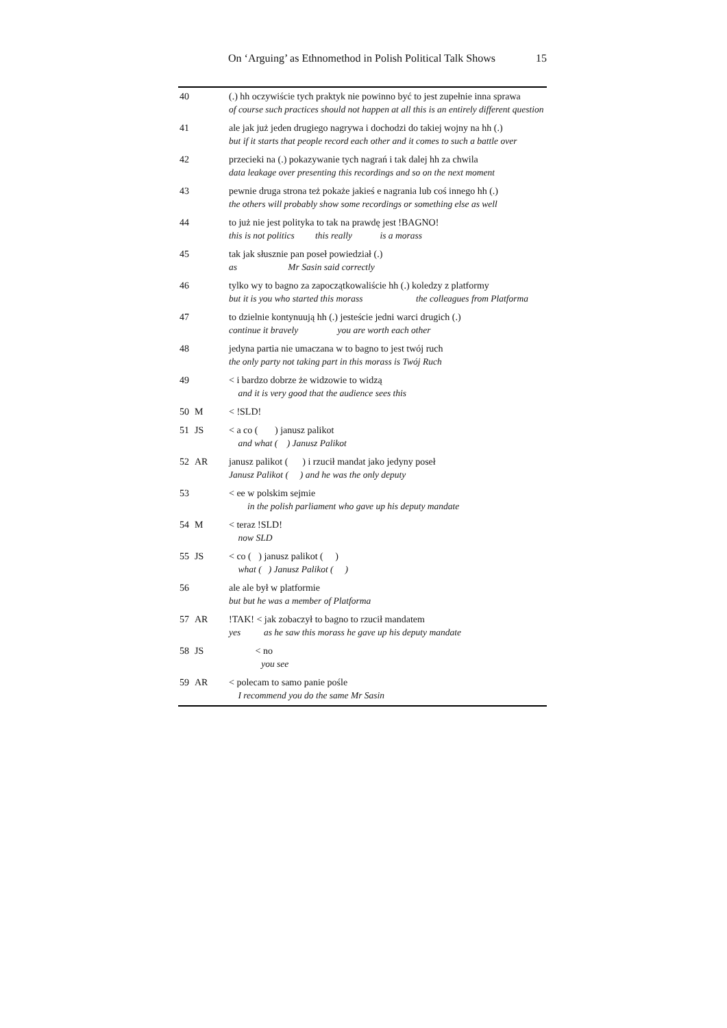On ‘Arguing’ as Ethnomethod in Polish Political Talk Shows 15
| 40 | | (.) hh oczywiście tych praktyk nie powinno być to jest zupełnie inna sprawa of course such practices should not happen at all this is an entirely different question |
| 41 | | ale jak już jeden drugiego nagrywa i dochodzi do takiej wojny na hh (.) but if it starts that people record each other and it comes to such a battle over |
| 42 | | przecieki na (.) pokazywanie tych nagrań i tak dalej hh za chwila data leakage over presenting this recordings and so on the next moment |
| 43 | | pewnie druga strona też pokaże jakieś e nagrania lub coś innego hh (.) the others will probably show some recordings or something else as well |
| 44 | | to już nie jest polityka to tak na prawdę jest !BAGNO! this is not politics this really is a morass |
| 45 | | tak jak słusznie pan poseł powiedział (.) as Mr Sasin said correctly |
| 46 | | tylko wy to bagno za zapoczątkowaliście hh (.) koledzy z platformy but it is you who started this morass the colleagues from Platforma |
| 47 | | to dzielnie kontynuują hh (.) jesteście jedni warci drugich (.) continue it bravely you are worth each other |
| 48 | | jedyna partia nie umaczana w to bagno to jest twój ruch the only party not taking part in this morass is Twój Ruch |
| 49 | | < i bardzo dobrze że widzowie to widzą and it is very good that the audience sees this |
| 50 | M | < !SLD! |
| 51 | JS | < a co ( ) janusz palikot and what ( ) Janusz Palikot |
| 52 | AR | janusz palikot ( ) i rzucił mandat jako jedyny poseł Janusz Palikot ( ) and he was the only deputy |
| 53 | | < ee w polskim sejmie in the polish parliament who gave up his deputy mandate |
| 54 | M | < teraz !SLD! now SLD |
| 55 | JS | < co ( ) janusz palikot ( ) what ( ) Janusz Palikot ( ) |
| 56 | | ale ale był w platformie but but he was a member of Platforma |
| 57 | AR | !TAK! < jak zobaczył to bagno to rzucił mandatem yes as he saw this morass he gave up his deputy mandate |
| 58 | JS | < no you see |
| 59 | AR | < polecam to samo panie pośle I recommend you do the same Mr Sasin |